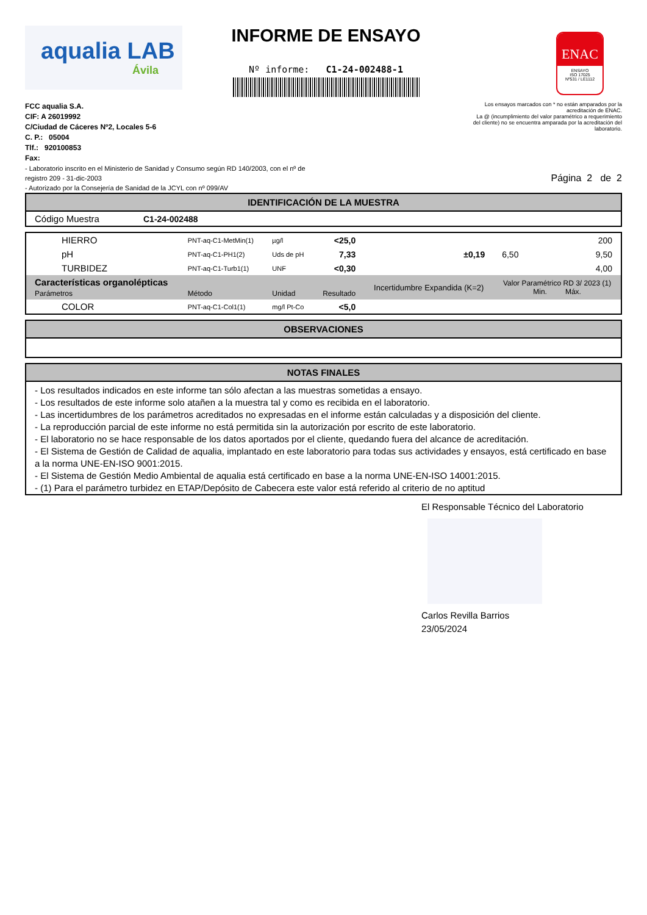aqualia LAB
Ávila
INFORME DE ENSAYO
Nº informe: C1-24-002488-1
ENAC
ENSAYO
ISO 17025
Nº531 / LE1112
Los ensayos marcados con * no están amparados por la acreditación de ENAC.
La @ (incumplimiento del valor paramétrico a requerimiento del cliente) no se encuentra amparada por la acreditación del laboratorio.
FCC aqualia S.A.
CIF: A 26019992
C/Ciudad de Cáceres Nº2, Locales 5-6
C. P.: 05004
Tlf.: 920100853
Fax:
- Laboratorio inscrito en el Ministerio de Sanidad y Consumo según RD 140/2003, con el nº de
registro 209 - 31-dic-2003
- Autorizado por la Consejería de Sanidad de la JCYL con nº 099/AV
Página 2 de 2
| IDENTIFICACIÓN DE LA MUESTRA | |
| --- | --- |
| Código Muestra | C1-24-002488 |
| HIERRO | PNT-aq-C1-MetMin(1) | µg/l | <25,0 | | | 200 |
| pH | PNT-aq-C1-PH1(2) | Uds de pH | 7,33 | ±0,19 | 6,50 | 9,50 |
| TURBIDEZ | PNT-aq-C1-Turb1(1) | UNF | <0,30 | | | 4,00 |
| Características organolépticas Parámetros | Método | Unidad | Resultado | Incertidumbre Expandida (K=2) | Valor Paramétrico RD 3/ 2023 (1) Min. Máx. | |
| COLOR | PNT-aq-C1-Col1(1) | mg/l Pt-Co | <5,0 | | | |
| OBSERVACIONES |
| --- |
| NOTAS FINALES |
| --- |
| - Los resultados indicados en este informe tan sólo afectan a las muestras sometidas a ensayo. - Los resultados de este informe solo atañen a la muestra tal y como es recibida en el laboratorio. - Las incertidumbres de los parámetros acreditados no expresadas en el informe están calculadas y a disposición del cliente. - La reproducción parcial de este informe no está permitida sin la autorización por escrito de este laboratorio. - El laboratorio no se hace responsable de los datos aportados por el cliente, quedando fuera del alcance de acreditación. - El Sistema de Gestión de Calidad de aqualia, implantado en este laboratorio para todas sus actividades y ensayos, está certificado en base a la norma UNE-EN-ISO 9001:2015. - El Sistema de Gestión Medio Ambiental de aqualia está certificado en base a la norma UNE-EN-ISO 14001:2015. - (1) Para el parámetro turbidez en ETAP/Depósito de Cabecera este valor está referido al criterio de no aptitud |
El Responsable Técnico del Laboratorio
Carlos Revilla Barrios
23/05/2024